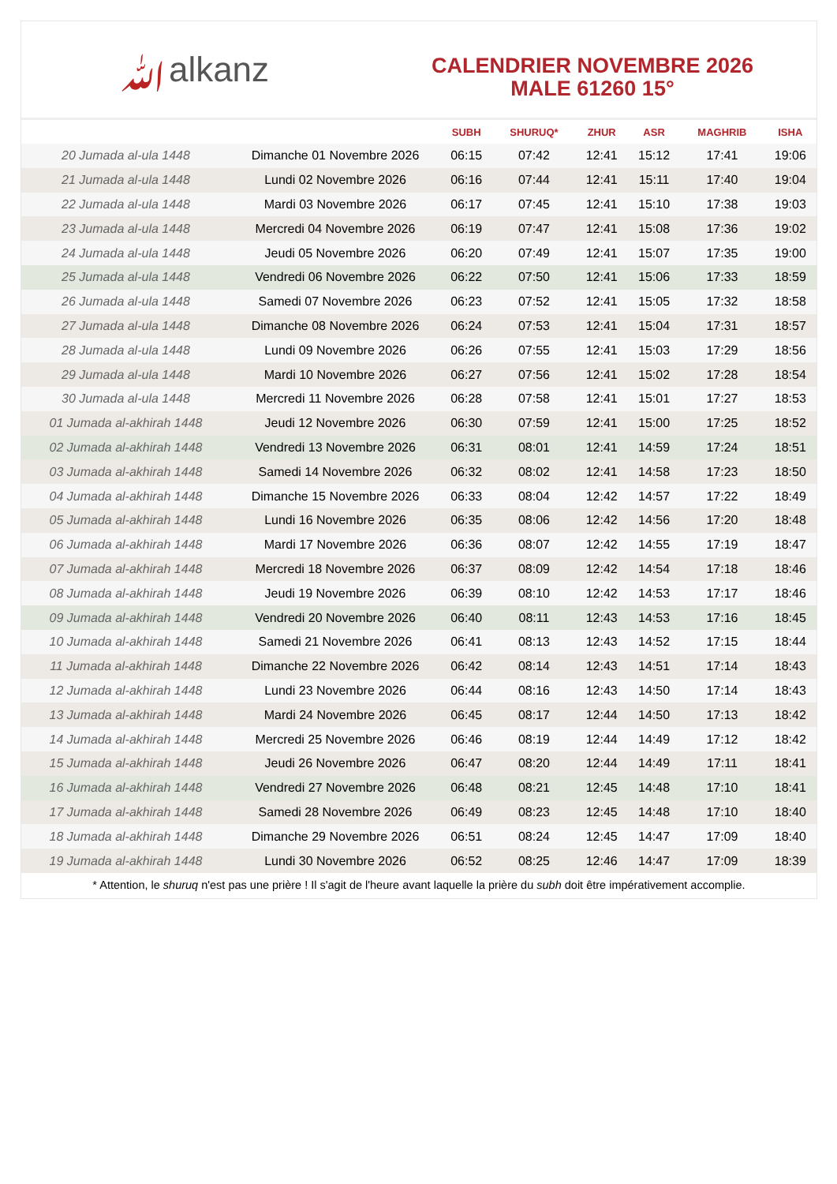ﷲalkanz
CALENDRIER NOVEMBRE 2026
MALE 61260 15°
| | | SUBH | SHURUQ* | ZHUR | ASR | MAGHRIB | ISHA |
| --- | --- | --- | --- | --- | --- | --- | --- |
| 20 Jumada al-ula 1448 | Dimanche 01 Novembre 2026 | 06:15 | 07:42 | 12:41 | 15:12 | 17:41 | 19:06 |
| 21 Jumada al-ula 1448 | Lundi 02 Novembre 2026 | 06:16 | 07:44 | 12:41 | 15:11 | 17:40 | 19:04 |
| 22 Jumada al-ula 1448 | Mardi 03 Novembre 2026 | 06:17 | 07:45 | 12:41 | 15:10 | 17:38 | 19:03 |
| 23 Jumada al-ula 1448 | Mercredi 04 Novembre 2026 | 06:19 | 07:47 | 12:41 | 15:08 | 17:36 | 19:02 |
| 24 Jumada al-ula 1448 | Jeudi 05 Novembre 2026 | 06:20 | 07:49 | 12:41 | 15:07 | 17:35 | 19:00 |
| 25 Jumada al-ula 1448 | Vendredi 06 Novembre 2026 | 06:22 | 07:50 | 12:41 | 15:06 | 17:33 | 18:59 |
| 26 Jumada al-ula 1448 | Samedi 07 Novembre 2026 | 06:23 | 07:52 | 12:41 | 15:05 | 17:32 | 18:58 |
| 27 Jumada al-ula 1448 | Dimanche 08 Novembre 2026 | 06:24 | 07:53 | 12:41 | 15:04 | 17:31 | 18:57 |
| 28 Jumada al-ula 1448 | Lundi 09 Novembre 2026 | 06:26 | 07:55 | 12:41 | 15:03 | 17:29 | 18:56 |
| 29 Jumada al-ula 1448 | Mardi 10 Novembre 2026 | 06:27 | 07:56 | 12:41 | 15:02 | 17:28 | 18:54 |
| 30 Jumada al-ula 1448 | Mercredi 11 Novembre 2026 | 06:28 | 07:58 | 12:41 | 15:01 | 17:27 | 18:53 |
| 01 Jumada al-akhirah 1448 | Jeudi 12 Novembre 2026 | 06:30 | 07:59 | 12:41 | 15:00 | 17:25 | 18:52 |
| 02 Jumada al-akhirah 1448 | Vendredi 13 Novembre 2026 | 06:31 | 08:01 | 12:41 | 14:59 | 17:24 | 18:51 |
| 03 Jumada al-akhirah 1448 | Samedi 14 Novembre 2026 | 06:32 | 08:02 | 12:41 | 14:58 | 17:23 | 18:50 |
| 04 Jumada al-akhirah 1448 | Dimanche 15 Novembre 2026 | 06:33 | 08:04 | 12:42 | 14:57 | 17:22 | 18:49 |
| 05 Jumada al-akhirah 1448 | Lundi 16 Novembre 2026 | 06:35 | 08:06 | 12:42 | 14:56 | 17:20 | 18:48 |
| 06 Jumada al-akhirah 1448 | Mardi 17 Novembre 2026 | 06:36 | 08:07 | 12:42 | 14:55 | 17:19 | 18:47 |
| 07 Jumada al-akhirah 1448 | Mercredi 18 Novembre 2026 | 06:37 | 08:09 | 12:42 | 14:54 | 17:18 | 18:46 |
| 08 Jumada al-akhirah 1448 | Jeudi 19 Novembre 2026 | 06:39 | 08:10 | 12:42 | 14:53 | 17:17 | 18:46 |
| 09 Jumada al-akhirah 1448 | Vendredi 20 Novembre 2026 | 06:40 | 08:11 | 12:43 | 14:53 | 17:16 | 18:45 |
| 10 Jumada al-akhirah 1448 | Samedi 21 Novembre 2026 | 06:41 | 08:13 | 12:43 | 14:52 | 17:15 | 18:44 |
| 11 Jumada al-akhirah 1448 | Dimanche 22 Novembre 2026 | 06:42 | 08:14 | 12:43 | 14:51 | 17:14 | 18:43 |
| 12 Jumada al-akhirah 1448 | Lundi 23 Novembre 2026 | 06:44 | 08:16 | 12:43 | 14:50 | 17:14 | 18:43 |
| 13 Jumada al-akhirah 1448 | Mardi 24 Novembre 2026 | 06:45 | 08:17 | 12:44 | 14:50 | 17:13 | 18:42 |
| 14 Jumada al-akhirah 1448 | Mercredi 25 Novembre 2026 | 06:46 | 08:19 | 12:44 | 14:49 | 17:12 | 18:42 |
| 15 Jumada al-akhirah 1448 | Jeudi 26 Novembre 2026 | 06:47 | 08:20 | 12:44 | 14:49 | 17:11 | 18:41 |
| 16 Jumada al-akhirah 1448 | Vendredi 27 Novembre 2026 | 06:48 | 08:21 | 12:45 | 14:48 | 17:10 | 18:41 |
| 17 Jumada al-akhirah 1448 | Samedi 28 Novembre 2026 | 06:49 | 08:23 | 12:45 | 14:48 | 17:10 | 18:40 |
| 18 Jumada al-akhirah 1448 | Dimanche 29 Novembre 2026 | 06:51 | 08:24 | 12:45 | 14:47 | 17:09 | 18:40 |
| 19 Jumada al-akhirah 1448 | Lundi 30 Novembre 2026 | 06:52 | 08:25 | 12:46 | 14:47 | 17:09 | 18:39 |
* Attention, le shuruq n'est pas une prière ! Il s'agit de l'heure avant laquelle la prière du subh doit être impérativement accomplie.